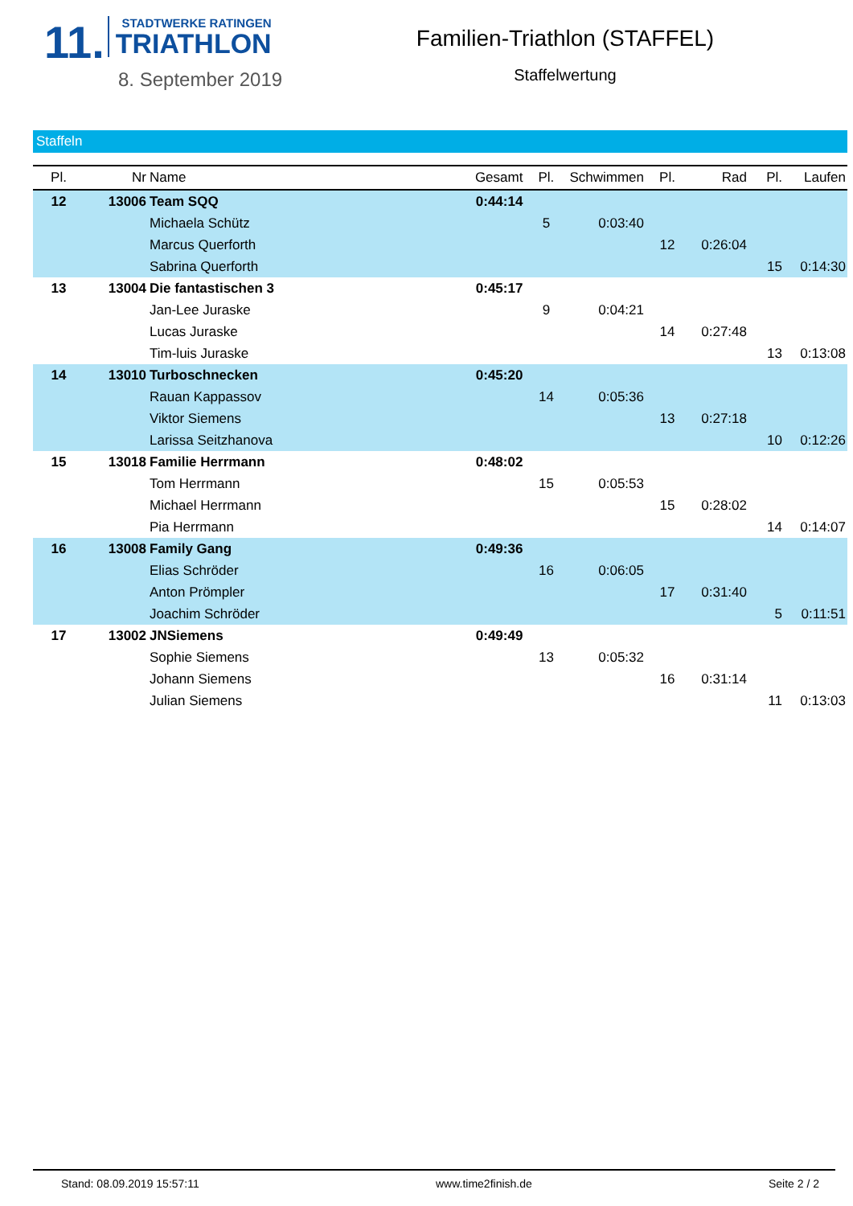11.
STADTWERKE RATINGEN
TRIATHLON
8. September 2019
Familien-Triathlon (STAFFEL)
Staffelwertung
Staffeln
| Pl. | Nr | Name | Gesamt | Pl. | Schwimmen | Pl. | Rad | Pl. | Laufen |
| --- | --- | --- | --- | --- | --- | --- | --- | --- | --- |
| 12 | 13006 | Team SQQ | 0:44:14 | | | | | | |
| | | Michaela Schütz | | 5 | 0:03:40 | | | | |
| | | Marcus Querforth | | | | 12 | 0:26:04 | | |
| | | Sabrina Querforth | | | | | | 15 | 0:14:30 |
| 13 | 13004 | Die fantastischen 3 | 0:45:17 | | | | | | |
| | | Jan-Lee Juraske | | 9 | 0:04:21 | | | | |
| | | Lucas Juraske | | | | 14 | 0:27:48 | | |
| | | Tim-luis Juraske | | | | | | 13 | 0:13:08 |
| 14 | 13010 | Turboschnecken | 0:45:20 | | | | | | |
| | | Rauan Kappassov | | 14 | 0:05:36 | | | | |
| | | Viktor Siemens | | | | 13 | 0:27:18 | | |
| | | Larissa Seitzhanova | | | | | | 10 | 0:12:26 |
| 15 | 13018 | Familie Herrmann | 0:48:02 | | | | | | |
| | | Tom Herrmann | | 15 | 0:05:53 | | | | |
| | | Michael Herrmann | | | | 15 | 0:28:02 | | |
| | | Pia Herrmann | | | | | | 14 | 0:14:07 |
| 16 | 13008 | Family Gang | 0:49:36 | | | | | | |
| | | Elias Schröder | | 16 | 0:06:05 | | | | |
| | | Anton Prömpler | | | | 17 | 0:31:40 | | |
| | | Joachim Schröder | | | | | | 5 | 0:11:51 |
| 17 | 13002 | JNSiemens | 0:49:49 | | | | | | |
| | | Sophie Siemens | | 13 | 0:05:32 | | | | |
| | | Johann Siemens | | | | 16 | 0:31:14 | | |
| | | Julian Siemens | | | | | | 11 | 0:13:03 |
Stand: 08.09.2019 15:57:11 www.time2finish.de Seite 2 / 2